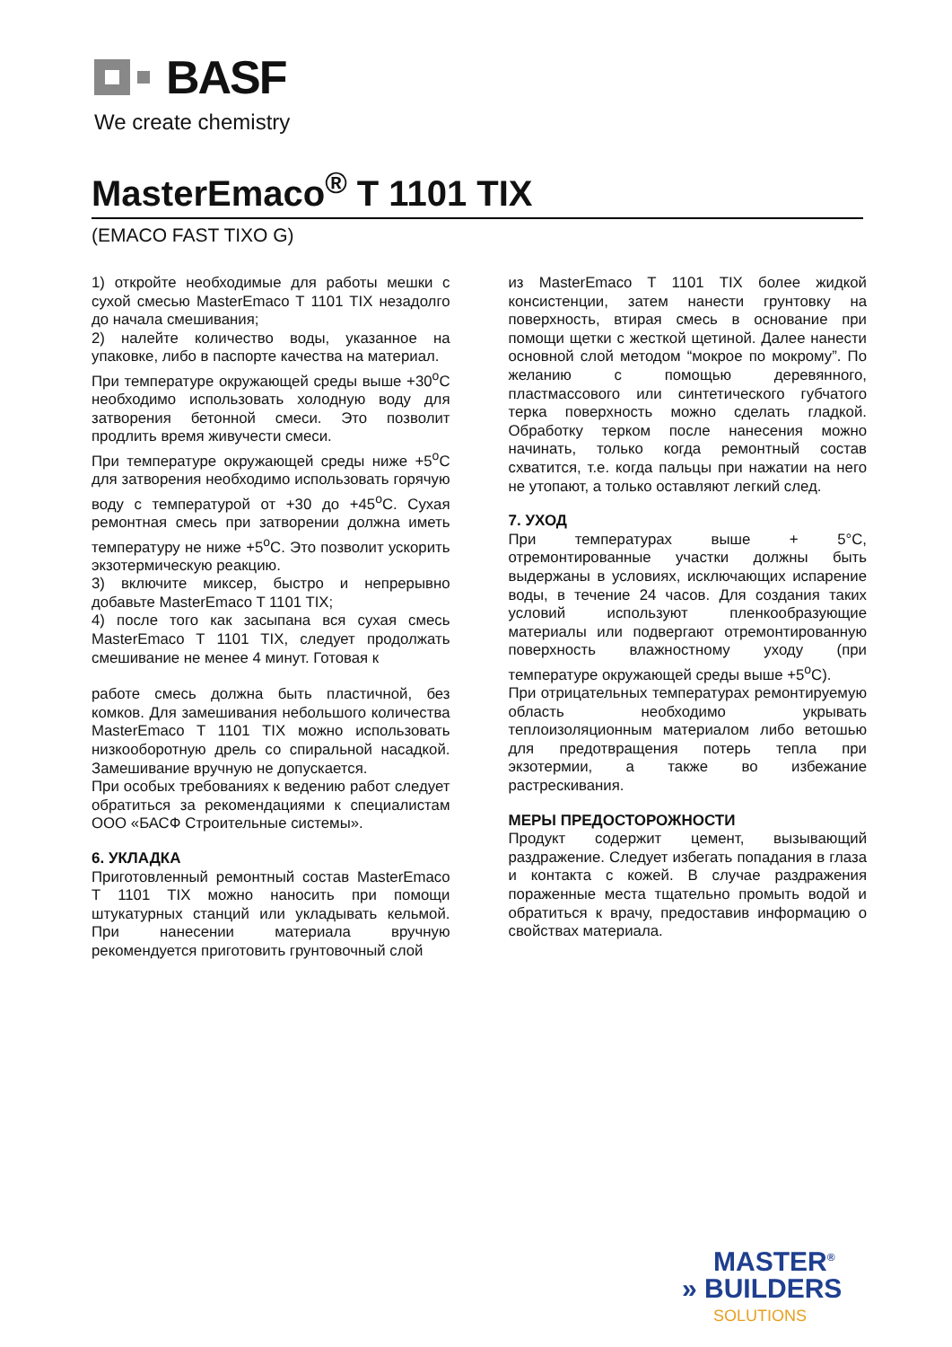BASF
We create chemistry
MasterEmaco<sup>®</sup> T 1101 TIX
(EMACO FAST TIXO G)
1) откройте необходимые для работы мешки с сухой смесью MasterEmaco T 1101 TIX незадолго до начала смешивания;
2) налейте количество воды, указанное на упаковке, либо в паспорте качества на материал.
При температуре окружающей среды выше +30<sup>o</sup>C необходимо использовать холодную воду для затворения бетонной смеси. Это позволит продлить время живучести смеси.
При температуре окружающей среды ниже +5<sup>o</sup>C для затворения необходимо использовать горячую воду с температурой от +30 до +45<sup>o</sup>C. Сухая ремонтная смесь при затворении должна иметь температуру не ниже +5<sup>o</sup>C. Это позволит ускорить экзотермическую реакцию.
3) включите миксер, быстро и непрерывно добавьте MasterEmaco T 1101 TIX;
4) после того как засыпана вся сухая смесь MasterEmaco T 1101 TIX, следует продолжать смешивание не менее 4 минут. Готовая к
работе смесь должна быть пластичной, без комков. Для замешивания небольшого количества MasterEmaco T 1101 TIX можно использовать низкооборотную дрель со спиральной насадкой. Замешивание вручную не допускается.
При особых требованиях к ведению работ следует обратиться за рекомендациями к специалистам ООО «БАСФ Строительные системы».
6. УКЛАДКА
Приготовленный ремонтный состав MasterEmaco T 1101 TIX можно наносить при помощи штукатурных станций или укладывать кельмой. При нанесении материала вручную рекомендуется приготовить грунтовочный слой
из MasterEmaco T 1101 TIX более жидкой консистенции, затем нанести грунтовку на поверхность, втирая смесь в основание при помощи щетки с жесткой щетиной. Далее нанести основной слой методом “мокрое по мокрому”. По желанию с помощью деревянного, пластмассового или синтетического губчатого терка поверхность можно сделать гладкой. Обработку терком после нанесения можно начинать, только когда ремонтный состав схватится, т.е. когда пальцы при нажатии на него не утопают, а только оставляют легкий след.
7. УХОД
При температурах выше + 5°C, отремонтированные участки должны быть выдержаны в условиях, исключающих испарение воды, в течение 24 часов. Для создания таких условий используют пленкообразующие материалы или подвергают отремонтированную поверхность влажностному уходу (при температуре окружающей среды выше +5<sup>o</sup>C).
При отрицательных температурах ремонтируемую область необходимо укрывать теплоизоляционным материалом либо ветошью для предотвращения потерь тепла при экзотермии, а также во избежание растрескивания.
МЕРЫ ПРЕДОСТОРОЖНОСТИ
Продукт содержит цемент, вызывающий раздражение. Следует избегать попадания в глаза и контакта с кожей. В случае раздражения пораженные места тщательно промыть водой и обратиться к врачу, предоставив информацию о свойствах материала.
MASTER<sup>®</sup>
» BUILDERS
SOLUTIONS